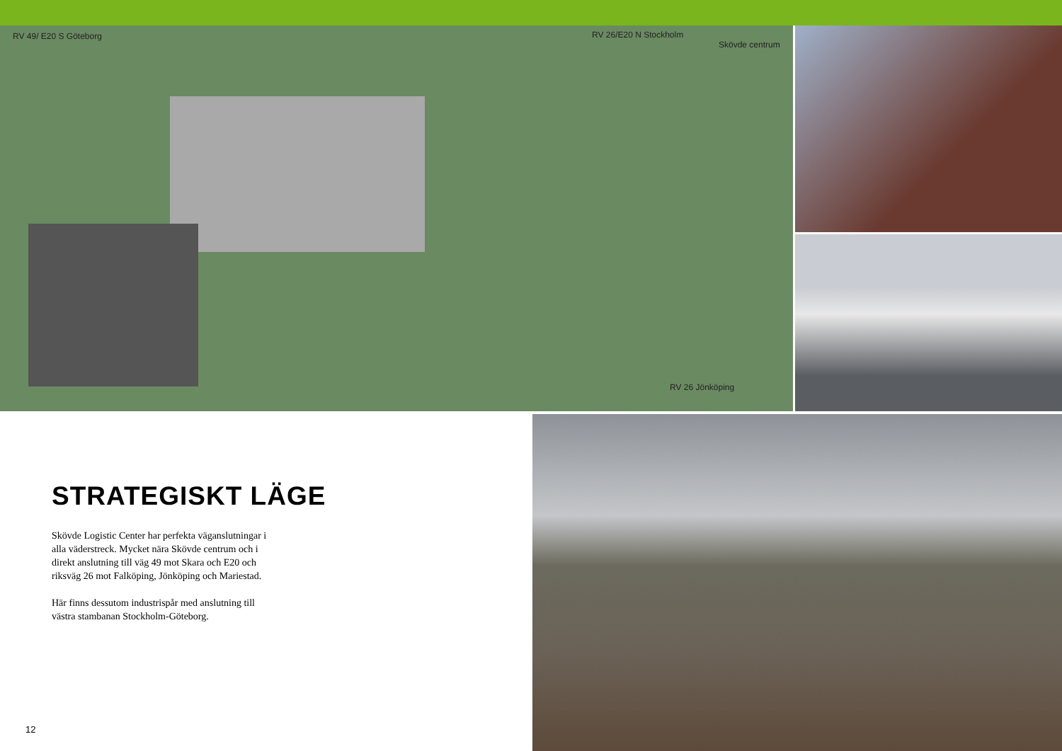RV 49/ E20 S Göteborg RV 26/E20 N Stockholm
Skövde centrum
RV 26 Jönköping
STRATEGISKT LÄGE
Skövde Logistic Center har perfekta väganslutningar i alla väderstreck. Mycket nära Skövde centrum och i direkt anslutning till väg 49 mot Skara och E20 och riksväg 26 mot Falköping, Jönköping och Mariestad.
Här finns dessutom industrispår med anslutning till västra stambanan Stockholm-Göteborg.
12